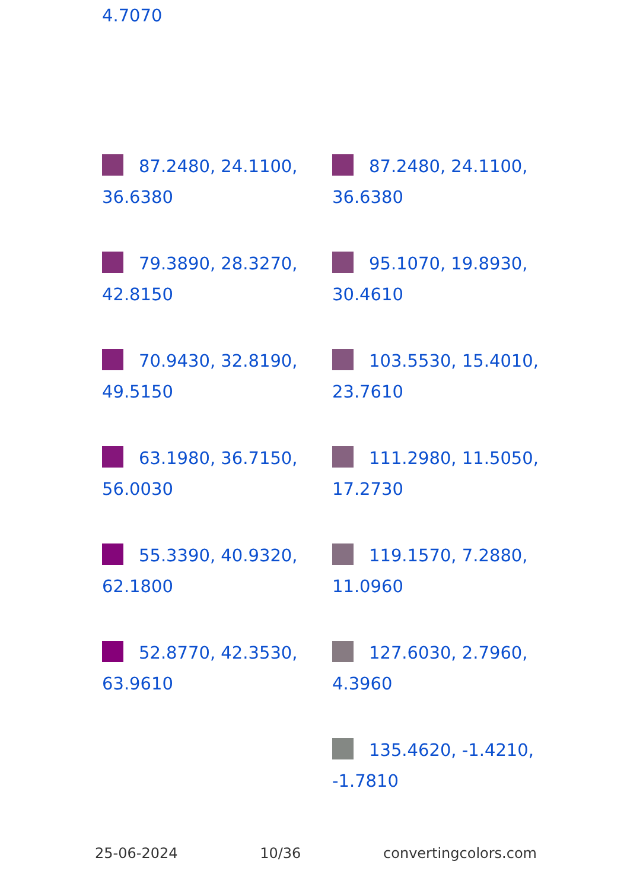4.7070
87.2480, 24.1100, 36.6380
87.2480, 24.1100, 36.6380
79.3890, 28.3270, 42.8150
95.1070, 19.8930, 30.4610
70.9430, 32.8190, 49.5150
103.5530, 15.4010, 23.7610
63.1980, 36.7150, 56.0030
111.2980, 11.5050, 17.2730
55.3390, 40.9320, 62.1800
119.1570, 7.2880, 11.0960
52.8770, 42.3530, 63.9610
127.6030, 2.7960, 4.3960
135.4620, -1.4210, -1.7810
25-06-2024 10/36 convertingcolors.com